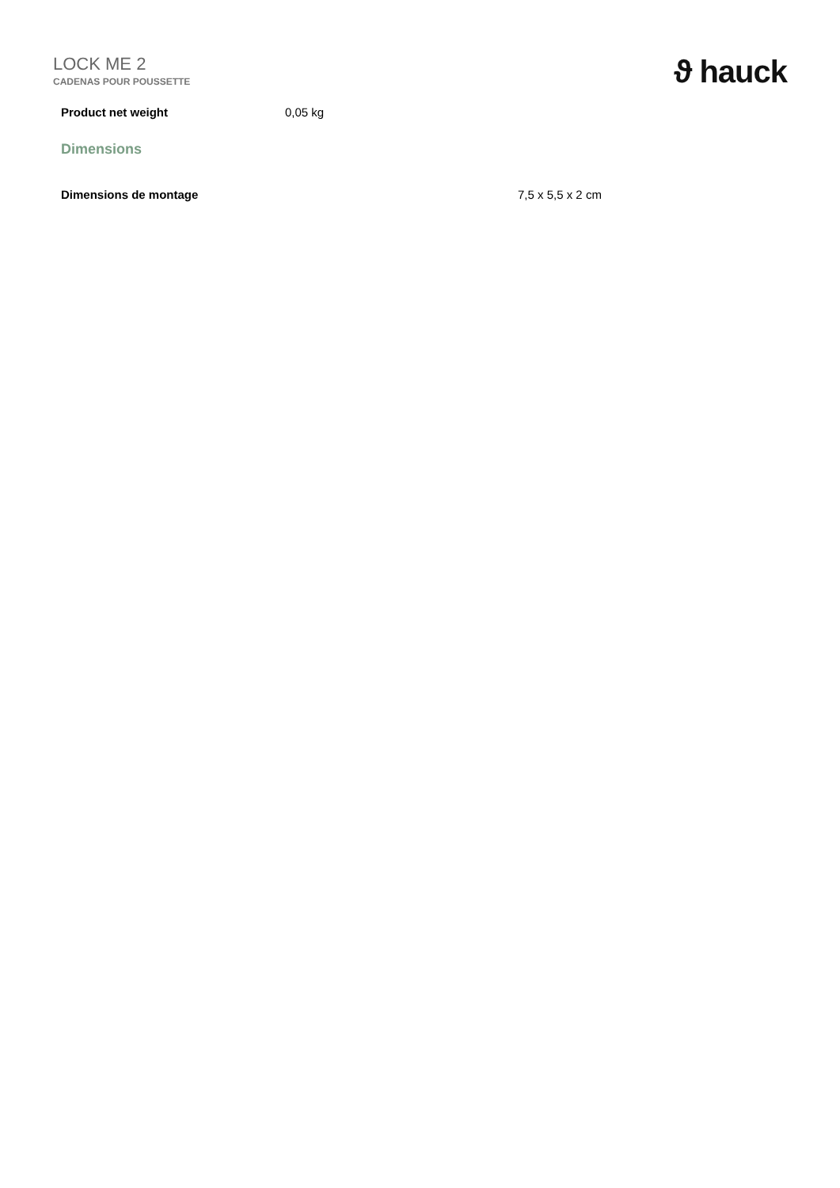LOCK ME 2
CADENAS POUR POUSSETTE
ϑ hauck
| Product net weight | 0,05 kg |
Dimensions
| Dimensions de montage | 7,5 x 5,5 x 2 cm |